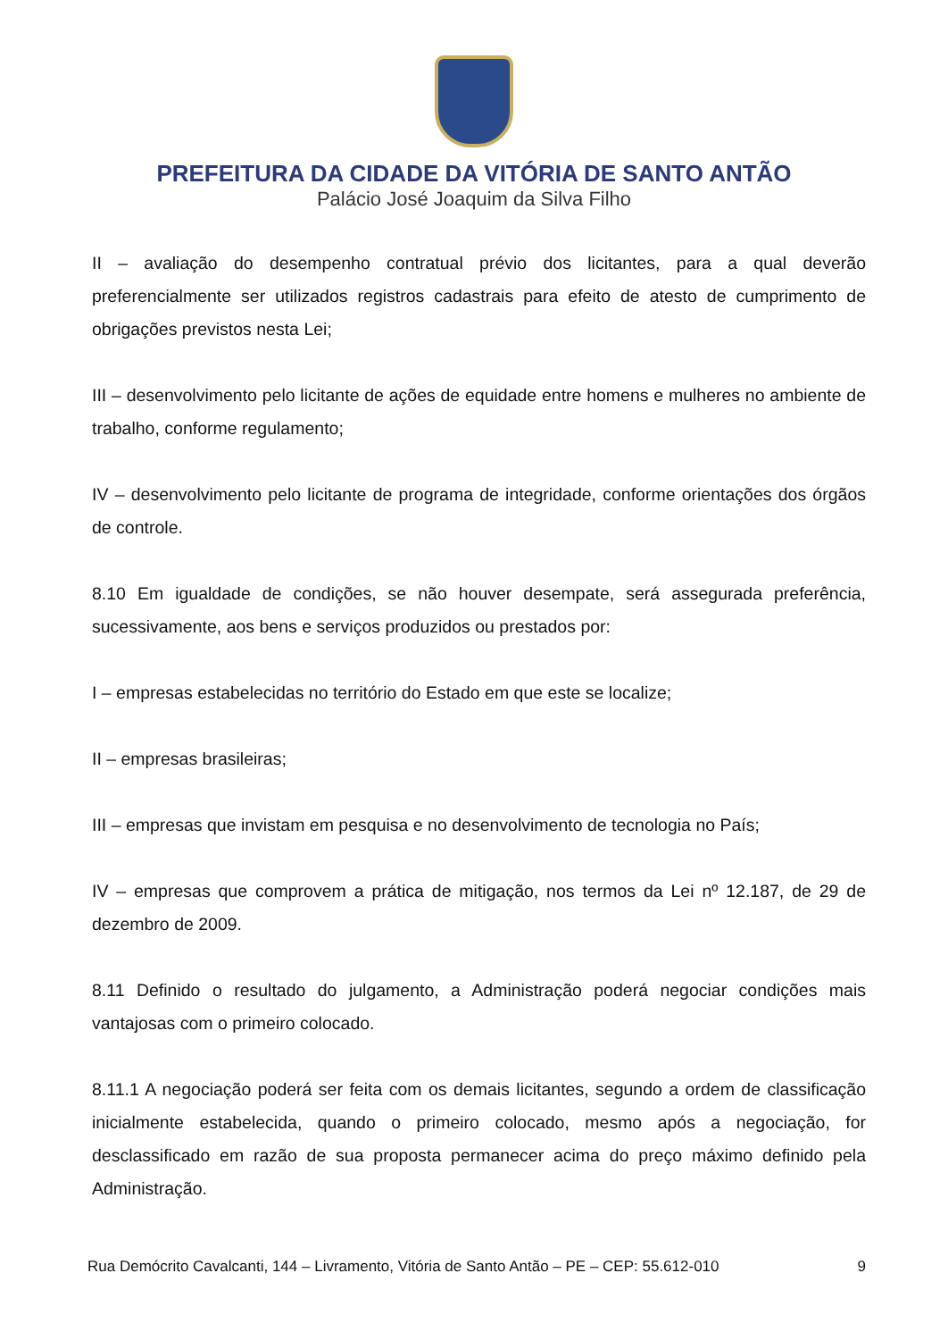PREFEITURA DA CIDADE DA VITÓRIA DE SANTO ANTÃO
Palácio José Joaquim da Silva Filho
II – avaliação do desempenho contratual prévio dos licitantes, para a qual deverão preferencialmente ser utilizados registros cadastrais para efeito de atesto de cumprimento de obrigações previstos nesta Lei;
III – desenvolvimento pelo licitante de ações de equidade entre homens e mulheres no ambiente de trabalho, conforme regulamento;
IV – desenvolvimento pelo licitante de programa de integridade, conforme orientações dos órgãos de controle.
8.10 Em igualdade de condições, se não houver desempate, será assegurada preferência, sucessivamente, aos bens e serviços produzidos ou prestados por:
I – empresas estabelecidas no território do Estado em que este se localize;
II – empresas brasileiras;
III – empresas que invistam em pesquisa e no desenvolvimento de tecnologia no País;
IV – empresas que comprovem a prática de mitigação, nos termos da Lei nº 12.187, de 29 de dezembro de 2009.
8.11 Definido o resultado do julgamento, a Administração poderá negociar condições mais vantajosas com o primeiro colocado.
8.11.1 A negociação poderá ser feita com os demais licitantes, segundo a ordem de classificação inicialmente estabelecida, quando o primeiro colocado, mesmo após a negociação, for desclassificado em razão de sua proposta permanecer acima do preço máximo definido pela Administração.
Rua Demócrito Cavalcanti, 144 – Livramento, Vitória de Santo Antão – PE – CEP: 55.612-010 9